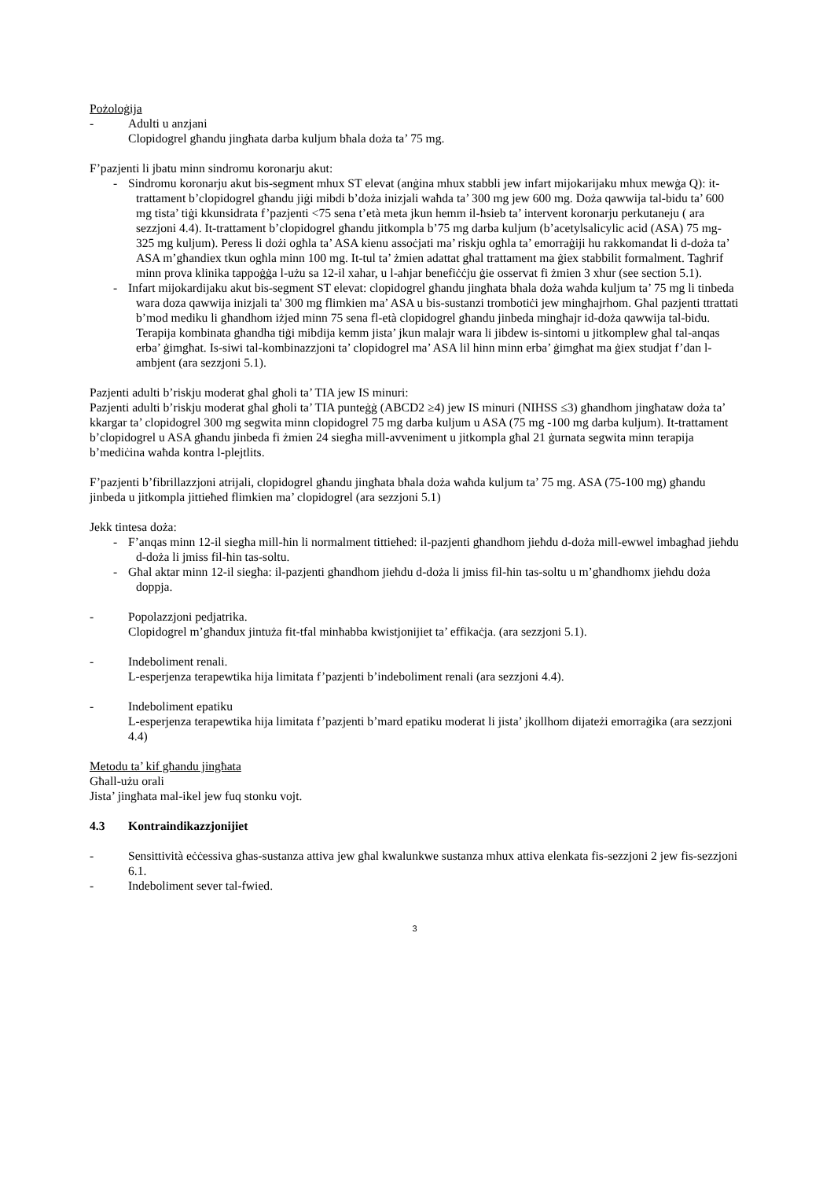Pożoloġija
- Adulti u anzjani
Clopidogrel għandu jingħata darba kuljum bħala doża ta’ 75 mg.
F’pazjenti li jbatu minn sindromu koronarju akut:
- Sindromu koronarju akut bis-segment mhux ST elevat (anġina mhux stabbli jew infart mijokarijaku mhux mewġa Q): it-trattament b’clopidogrel għandu jiġi mibdi b’doża inizjali waħda ta’ 300 mg jew 600 mg. Doża qawwija tal-bidu ta’ 600 mg tista’ tiġi kkunsidrata f’pazjenti <75 sena t’età meta jkun hemm il-ħsieb ta’ intervent koronarju perkutaneju ( ara sezzjoni 4.4). It-trattament b’clopidogrel għandu jitkompla b’75 mg darba kuljum (b’acetylsalicylic acid (ASA) 75 mg-325 mg kuljum). Peress li dożi ogħla ta’ ASA kienu assoċjati ma’ riskju ogħla ta’ emorraġiji hu rakkomandat li d-doża ta’ ASA m’għandiex tkun ogħla minn 100 mg. It-tul ta’ żmien adattat għal trattament ma ġiex stabbilit formalment. Tagħrif minn prova klinika tappoġġa l-użu sa 12-il xahar, u l-aħjar benefiċċju ġie osservat fi żmien 3 xhur (see section 5.1).
- Infart mijokardijaku akut bis-segment ST elevat: clopidogrel għandu jingħata bħala doża waħda kuljum ta’ 75 mg li tinbeda wara doza qawwija inizjali ta' 300 mg flimkien ma’ ASA u bis-sustanzi trombotiċi jew mingħajrhom. Għal pazjenti ttrattati b’mod mediku li għandhom iżjed minn 75 sena fl-età clopidogrel għandu jinbeda mingħajr id-doża qawwija tal-bidu. Terapija kombinata għandha tiġi mibdija kemm jista’ jkun malajr wara li jibdew is-sintomi u jitkomplew għal tal-anqas erba’ ġimgħat. Is-siwi tal-kombinazzjoni ta’ clopidogrel ma’ ASA lil hinn minn erba’ ġimgħat ma ġiex studjat f’dan l-ambjent (ara sezzjoni 5.1).
Pazjenti adulti b’riskju moderat għal għoli ta’ TIA jew IS minuri:
Pazjenti adulti b’riskju moderat għal għoli ta’ TIA punteġġ (ABCD2 ≥4) jew IS minuri (NIHSS ≤3) għandhom jingħataw doża ta’ kkargar ta’ clopidogrel 300 mg segwita minn clopidogrel 75 mg darba kuljum u ASA (75 mg -100 mg darba kuljum). It-trattament b’clopidogrel u ASA għandu jinbeda fi żmien 24 siegħa mill-avveniment u jitkompla għal 21 ġurnata segwita minn terapija b’mediċina waħda kontra l-plejtlits.
F’pazjenti b’fibrillazzjoni atrijali, clopidogrel għandu jingħata bħala doża waħda kuljum ta’ 75 mg. ASA (75-100 mg) għandu jinbeda u jitkompla jittieħed flimkien ma’ clopidogrel (ara sezzjoni 5.1)
Jekk tintesa doża:
- F’anqas minn 12-il siegħa mill-ħin li normalment tittieħed: il-pazjenti għandhom jieħdu d-doża mill-ewwel imbagħad jieħdu d-doża li jmiss fil-ħin tas-soltu.
- Għal aktar minn 12-il siegħa: il-pazjenti għandhom jieħdu d-doża li jmiss fil-ħin tas-soltu u m’għandhomx jieħdu doża doppja.
- Popolazzjoni pedjatrika.
Clopidogrel m’għandux jintuża fit-tfal minħabba kwistjonijiet ta’ effikaċja. (ara sezzjoni 5.1).
- Indeboliment renali.
L-esperjenza terapewtika hija limitata f’pazjenti b’indeboliment renali (ara sezzjoni 4.4).
- Indeboliment epatiku
L-esperjenza terapewtika hija limitata f’pazjenti b’mard epatiku moderat li jista’ jkollhom dijateżi emorraġika (ara sezzjoni 4.4)
Metodu ta’ kif għandu jingħata
Għall-użu orali
Jista’ jingħata mal-ikel jew fuq stonku vojt.
4.3 Kontraindikazzjonijiet
- Sensittività eċċessiva għas-sustanza attiva jew għal kwalunkwe sustanza mhux attiva elenkata fis-sezzjoni 2 jew fis-sezzjoni 6.1.
- Indeboliment sever tal-fwied.
3